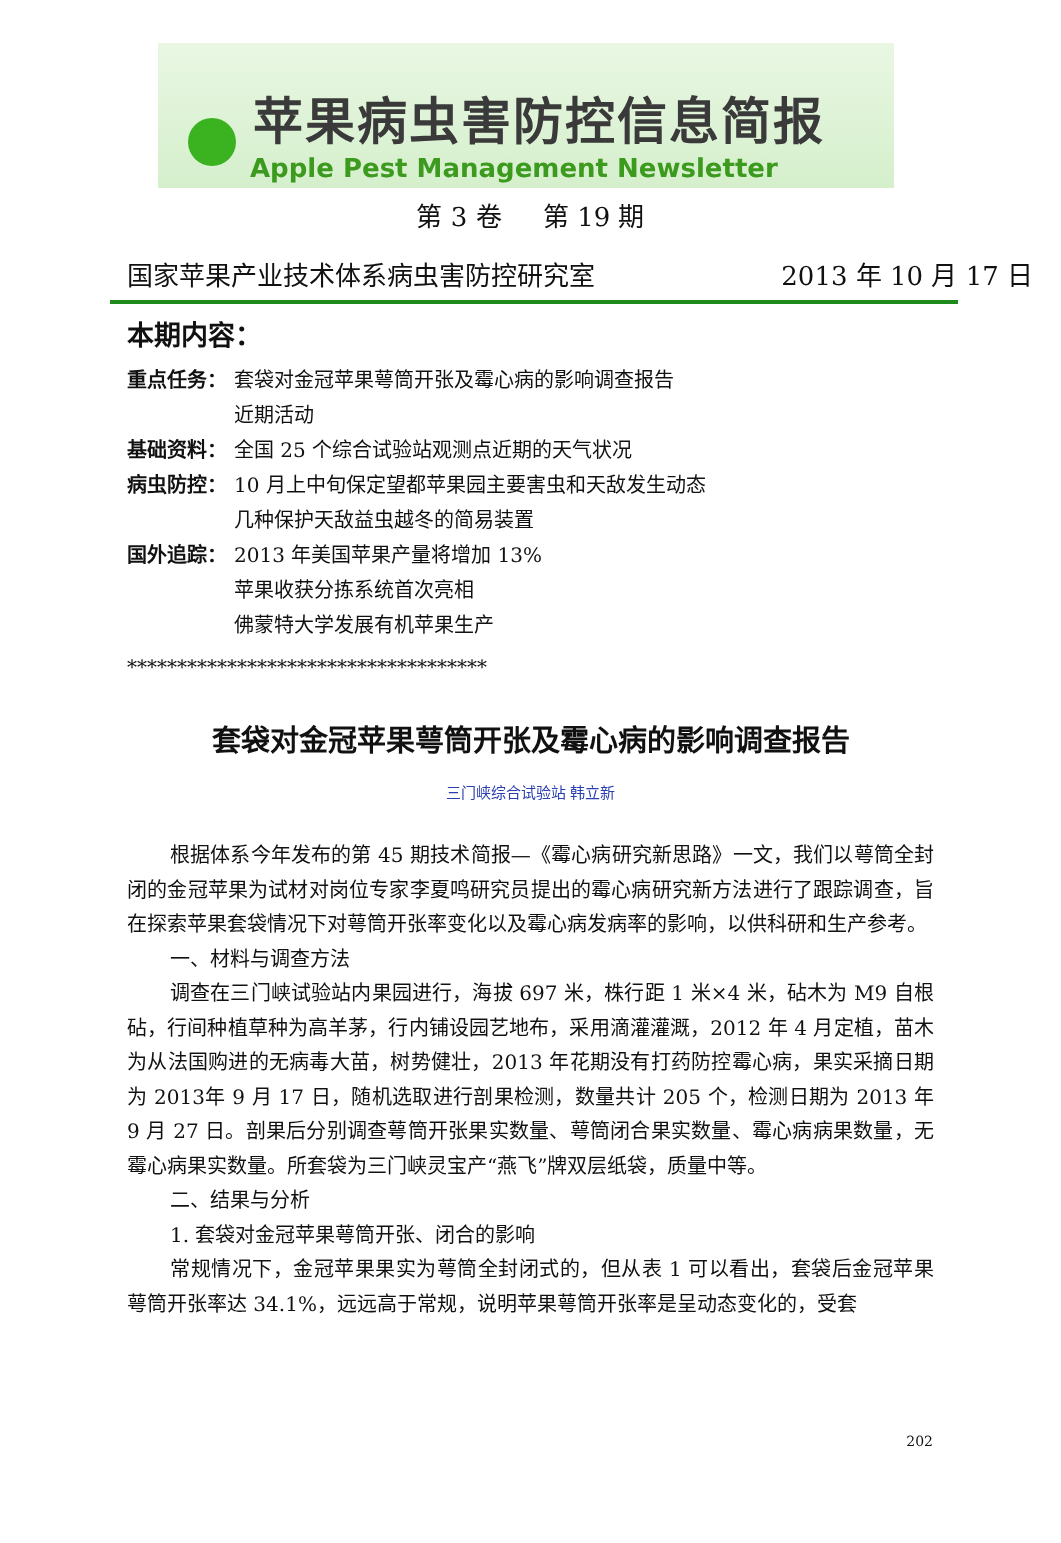苹果病虫害防控信息简报
Apple Pest Management Newsletter
第 3 卷 第 19 期
国家苹果产业技术体系病虫害防控研究室 2013 年 10 月 17 日
本期内容：
重点任务： 套袋对金冠苹果萼筒开张及霉心病的影响调查报告
近期活动
基础资料： 全国 25 个综合试验站观测点近期的天气状况
病虫防控： 10 月上中旬保定望都苹果园主要害虫和天敌发生动态
几种保护天敌益虫越冬的简易装置
国外追踪： 2013 年美国苹果产量将增加 13%
苹果收获分拣系统首次亮相
佛蒙特大学发展有机苹果生产
************************************
套袋对金冠苹果萼筒开张及霉心病的影响调查报告
三门峡综合试验站 韩立新
根据体系今年发布的第 45 期技术简报—《霉心病研究新思路》一文，我们以萼筒全封闭的金冠苹果为试材对岗位专家李夏鸣研究员提出的霉心病研究新方法进行了跟踪调查，旨在探索苹果套袋情况下对萼筒开张率变化以及霉心病发病率的影响，以供科研和生产参考。
一、材料与调查方法
调查在三门峡试验站内果园进行，海拔 697 米，株行距 1 米×4 米，砧木为 M9 自根砧，行间种植草种为高羊茅，行内铺设园艺地布，采用滴灌灌溉，2012 年 4 月定植，苗木为从法国购进的无病毒大苗，树势健壮，2013 年花期没有打药防控霉心病，果实采摘日期为 2013年 9 月 17 日，随机选取进行剖果检测，数量共计 205 个，检测日期为 2013 年 9 月 27 日。剖果后分别调查萼筒开张果实数量、萼筒闭合果实数量、霉心病病果数量，无霉心病果实数量。所套袋为三门峡灵宝产“燕飞”牌双层纸袋，质量中等。
二、结果与分析
1. 套袋对金冠苹果萼筒开张、闭合的影响
常规情况下，金冠苹果果实为萼筒全封闭式的，但从表 1 可以看出，套袋后金冠苹果萼筒开张率达 34.1%，远远高于常规，说明苹果萼筒开张率是呈动态变化的，受套
202